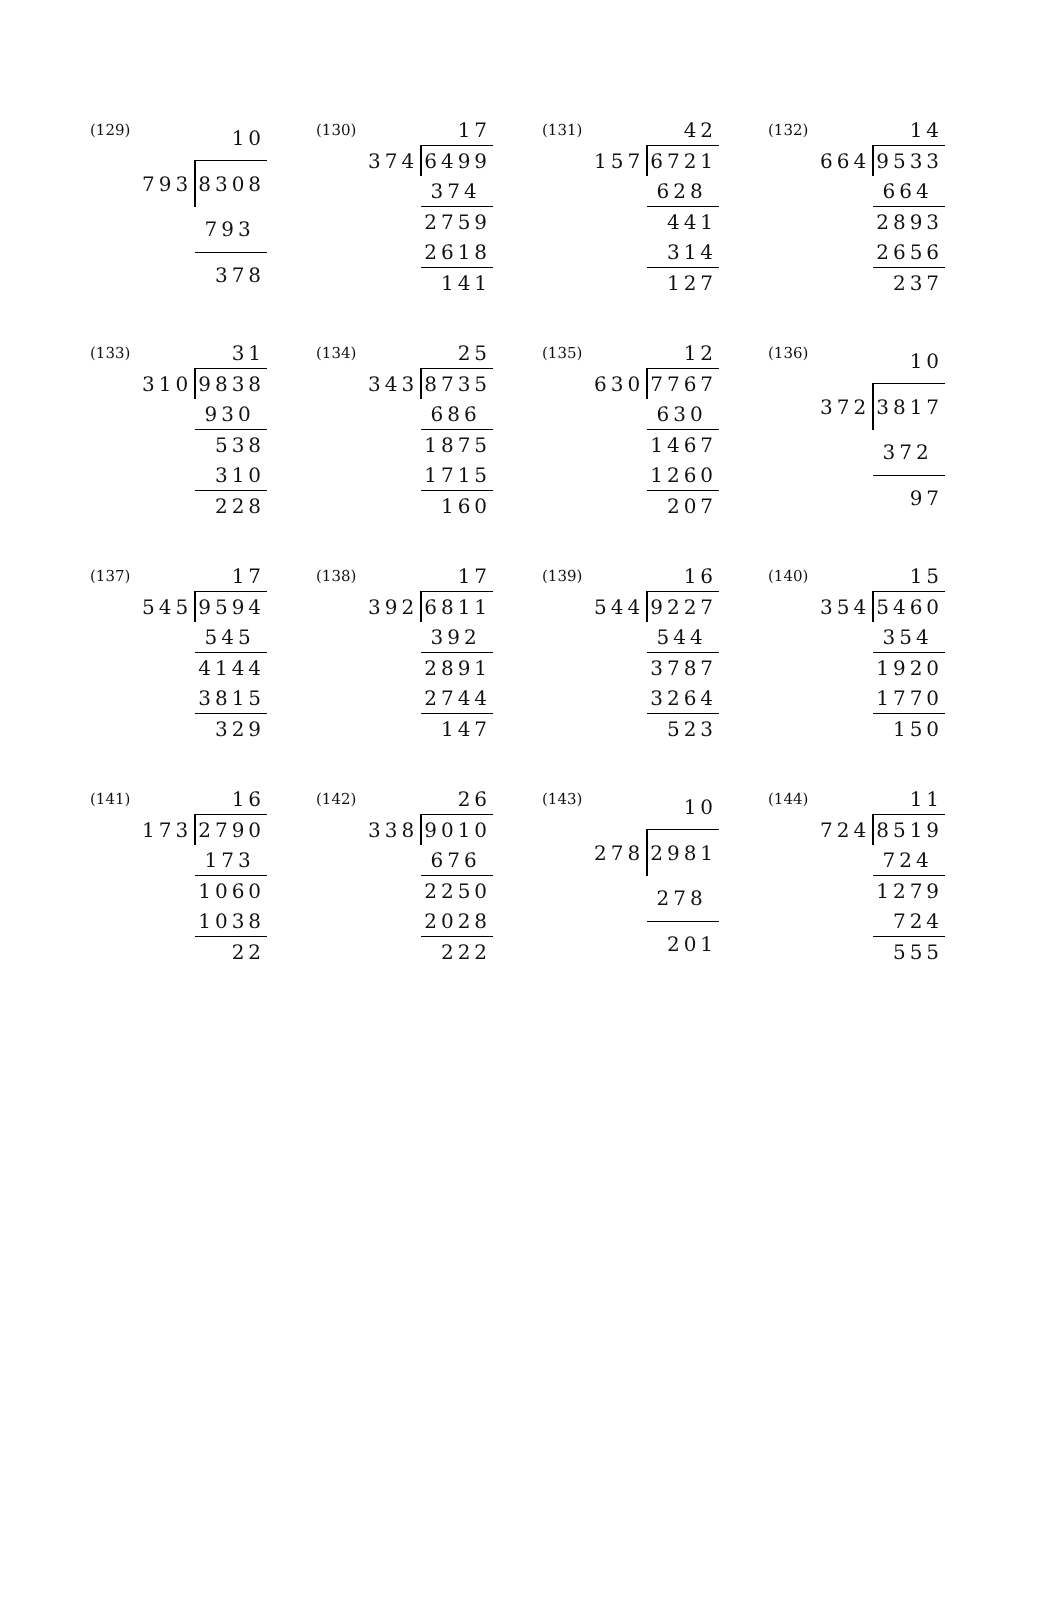(129)
| | 10 |
| 793 | 8308 |
| | 793 |
| | 378 |
(130)
| | 17 |
| 374 | 6499 |
| | 374 |
| | 2759 |
| | 2618 |
| | 141 |
(131)
| | 42 |
| 157 | 6721 |
| | 628 |
| | 441 |
| | 314 |
| | 127 |
(132)
| | 14 |
| 664 | 9533 |
| | 664 |
| | 2893 |
| | 2656 |
| | 237 |
(133)
| | 31 |
| 310 | 9838 |
| | 930 |
| | 538 |
| | 310 |
| | 228 |
(134)
| | 25 |
| 343 | 8735 |
| | 686 |
| | 1875 |
| | 1715 |
| | 160 |
(135)
| | 12 |
| 630 | 7767 |
| | 630 |
| | 1467 |
| | 1260 |
| | 207 |
(136)
| | 10 |
| 372 | 3817 |
| | 372 |
| | 97 |
(137)
| | 17 |
| 545 | 9594 |
| | 545 |
| | 4144 |
| | 3815 |
| | 329 |
(138)
| | 17 |
| 392 | 6811 |
| | 392 |
| | 2891 |
| | 2744 |
| | 147 |
(139)
| | 16 |
| 544 | 9227 |
| | 544 |
| | 3787 |
| | 3264 |
| | 523 |
(140)
| | 15 |
| 354 | 5460 |
| | 354 |
| | 1920 |
| | 1770 |
| | 150 |
(141)
| | 16 |
| 173 | 2790 |
| | 173 |
| | 1060 |
| | 1038 |
| | 22 |
(142)
| | 26 |
| 338 | 9010 |
| | 676 |
| | 2250 |
| | 2028 |
| | 222 |
(143)
| | 10 |
| 278 | 2981 |
| | 278 |
| | 201 |
(144)
| | 11 |
| 724 | 8519 |
| | 724 |
| | 1279 |
| | 724 |
| | 555 |